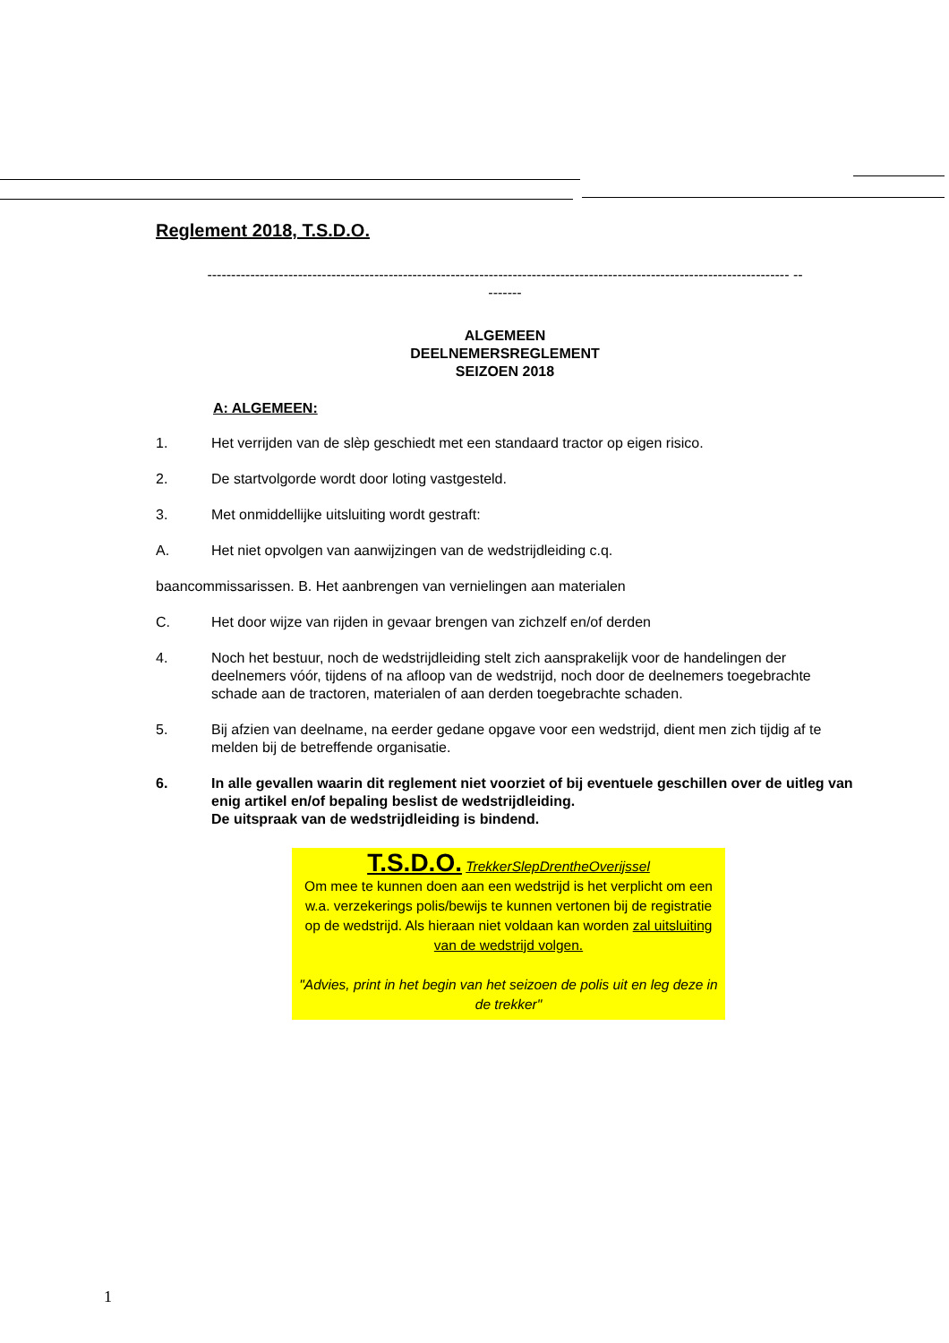Reglement 2018, T.S.D.O.
-------------------------------------------------------------------------------------------------------------------------- --
-------
ALGEMEEN
DEELNEMERSREGLEMENT
SEIZOEN 2018
A: ALGEMEEN:
1. Het verrijden van de slèp geschiedt met een standaard tractor op eigen risico.
2. De startvolgorde wordt door loting vastgesteld.
3. Met onmiddellijke uitsluiting wordt gestraft:
A. Het niet opvolgen van aanwijzingen van de wedstrijdleiding c.q.
baancommissarissen. B. Het aanbrengen van vernielingen aan materialen
C. Het door wijze van rijden in gevaar brengen van zichzelf en/of derden
4. Noch het bestuur, noch de wedstrijdleiding stelt zich aansprakelijk voor de handelingen der deelnemers vóór, tijdens of na afloop van de wedstrijd, noch door de deelnemers toegebrachte schade aan de tractoren, materialen of aan derden toegebrachte schaden.
5. Bij afzien van deelname, na eerder gedane opgave voor een wedstrijd, dient men zich tijdig af te melden bij de betreffende organisatie.
6. In alle gevallen waarin dit reglement niet voorziet of bij eventuele geschillen over de uitleg van enig artikel en/of bepaling beslist de wedstrijdleiding.
De uitspraak van de wedstrijdleiding is bindend.
T.S.D.O. TrekkerSlepDrentheOverijssel
Om mee te kunnen doen aan een wedstrijd is het verplicht om een w.a. verzekerings polis/bewijs te kunnen vertonen bij de registratie op de wedstrijd. Als hieraan niet voldaan kan worden zal uitsluiting van de wedstrijd volgen.
"Advies, print in het begin van het seizoen de polis uit en leg deze in de trekker"
1